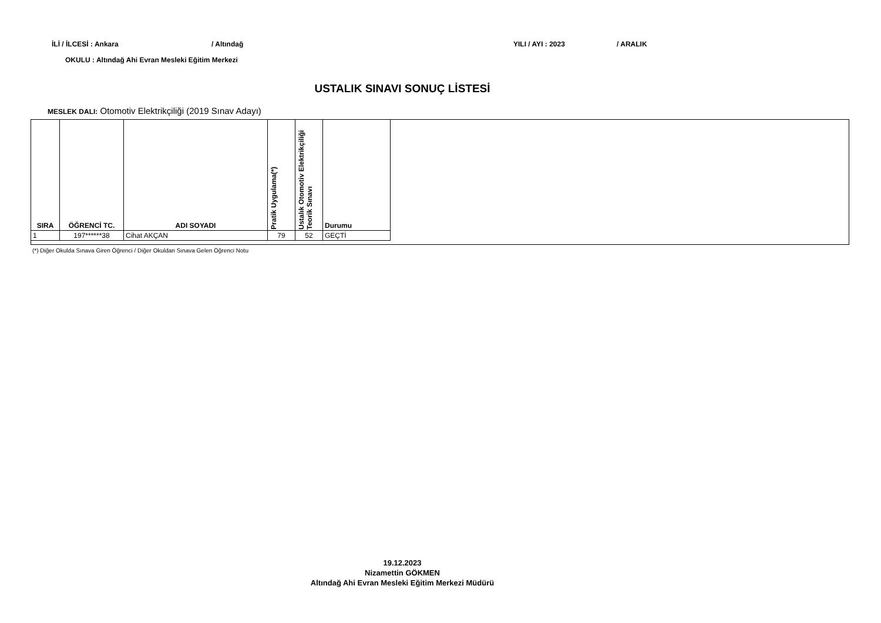İLİ / İLCESİ : Ankara / Altındağ YILI / AYI : 2023 / ARALIK
OKULU : Altındağ Ahi Evran Mesleki Eğitim Merkezi
USTALIK SINAVI SONUÇ LİSTESİ
MESLEK DALI: Otomotiv Elektrikçiliği (2019 Sınav Adayı)
| SIRA | ÖĞRENCİ TC. | ADI SOYADI | Pratik Uygulama(*) | Ustalık Otomotiv Elektrikçiliği Teorik Sınavı | Durumu |
| --- | --- | --- | --- | --- | --- |
| 1 | 197******38 | Cihat AKÇAN | 79 | 52 | GEÇTİ |
(*) Diğer Okulda Sınava Giren Öğrenci / Diğer Okuldan Sınava Gelen Öğrenci Notu
19.12.2023
Nizamettin GÖKMEN
Altındağ Ahi Evran Mesleki Eğitim Merkezi Müdürü